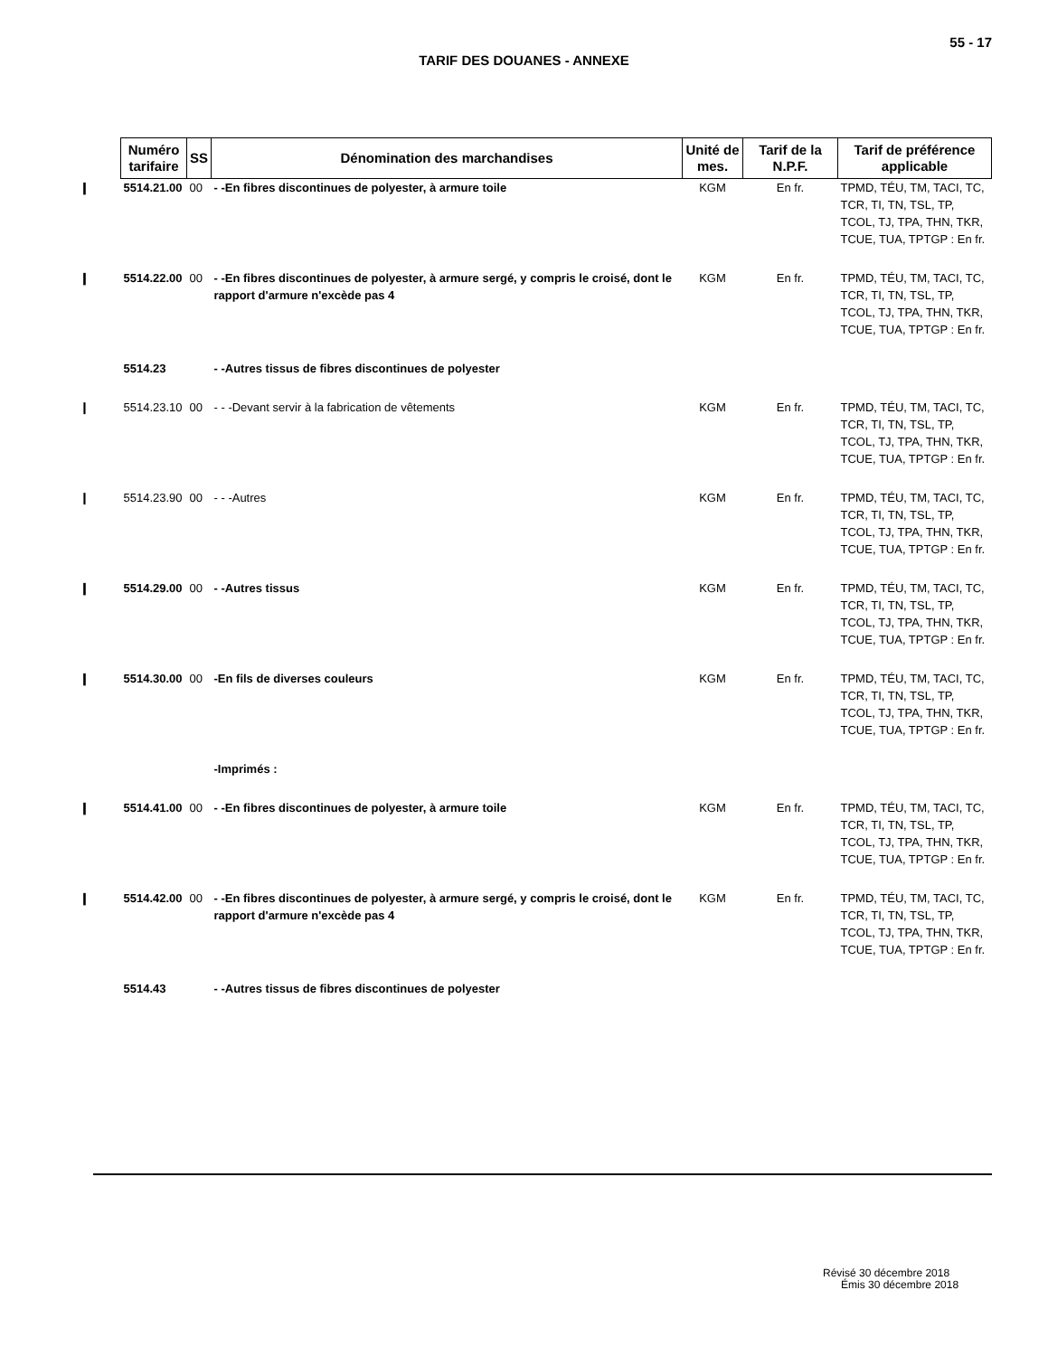55 - 17
TARIF DES DOUANES - ANNEXE
| Numéro tarifaire | SS | Dénomination des marchandises | Unité de mes. | Tarif de la N.P.F. | Tarif de préférence applicable |
| --- | --- | --- | --- | --- | --- |
| ❙ 5514.21.00 | 00 | - -En fibres discontinues de polyester, à armure toile | KGM | En fr. | TPMD, TÉU, TM, TACI, TC, TCR, TI, TN, TSL, TP, TCOL, TJ, TPA, THN, TKR, TCUE, TUA, TPTGP : En fr. |
| ❙ 5514.22.00 | 00 | - -En fibres discontinues de polyester, à armure sergé, y compris le croisé, dont le rapport d'armure n'excède pas 4 | KGM | En fr. | TPMD, TÉU, TM, TACI, TC, TCR, TI, TN, TSL, TP, TCOL, TJ, TPA, THN, TKR, TCUE, TUA, TPTGP : En fr. |
| 5514.23 | | - -Autres tissus de fibres discontinues de polyester | | | |
| ❙ 5514.23.10 | 00 | - - -Devant servir à la fabrication de vêtements | KGM | En fr. | TPMD, TÉU, TM, TACI, TC, TCR, TI, TN, TSL, TP, TCOL, TJ, TPA, THN, TKR, TCUE, TUA, TPTGP : En fr. |
| ❙ 5514.23.90 | 00 | - - -Autres | KGM | En fr. | TPMD, TÉU, TM, TACI, TC, TCR, TI, TN, TSL, TP, TCOL, TJ, TPA, THN, TKR, TCUE, TUA, TPTGP : En fr. |
| ❙ 5514.29.00 | 00 | - -Autres tissus | KGM | En fr. | TPMD, TÉU, TM, TACI, TC, TCR, TI, TN, TSL, TP, TCOL, TJ, TPA, THN, TKR, TCUE, TUA, TPTGP : En fr. |
| ❙ 5514.30.00 | 00 | -En fils de diverses couleurs | KGM | En fr. | TPMD, TÉU, TM, TACI, TC, TCR, TI, TN, TSL, TP, TCOL, TJ, TPA, THN, TKR, TCUE, TUA, TPTGP : En fr. |
| | | -Imprimés : | | | |
| ❙ 5514.41.00 | 00 | - -En fibres discontinues de polyester, à armure toile | KGM | En fr. | TPMD, TÉU, TM, TACI, TC, TCR, TI, TN, TSL, TP, TCOL, TJ, TPA, THN, TKR, TCUE, TUA, TPTGP : En fr. |
| ❙ 5514.42.00 | 00 | - -En fibres discontinues de polyester, à armure sergé, y compris le croisé, dont le rapport d'armure n'excède pas 4 | KGM | En fr. | TPMD, TÉU, TM, TACI, TC, TCR, TI, TN, TSL, TP, TCOL, TJ, TPA, THN, TKR, TCUE, TUA, TPTGP : En fr. |
| 5514.43 | | - -Autres tissus de fibres discontinues de polyester | | | |
Révisé 30 décembre 2018
Émis 30 décembre 2018